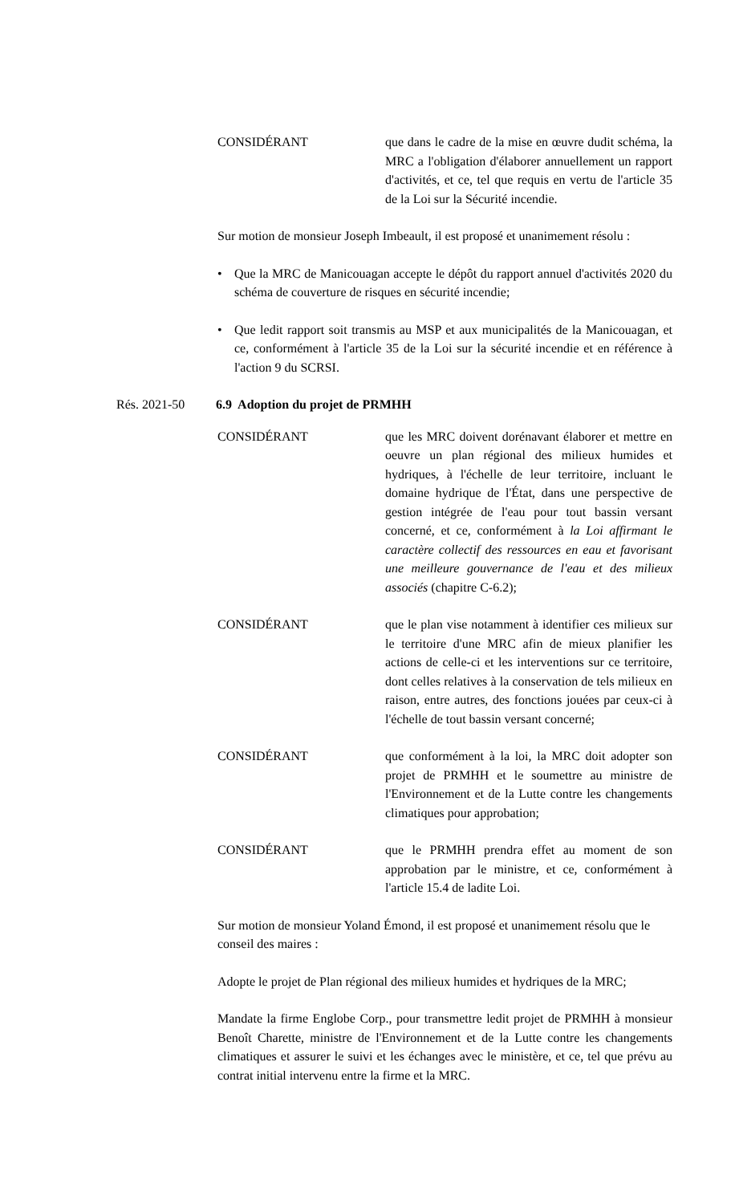CONSIDÉRANT que dans le cadre de la mise en œuvre dudit schéma, la MRC a l'obligation d'élaborer annuellement un rapport d'activités, et ce, tel que requis en vertu de l'article 35 de la Loi sur la Sécurité incendie.
Sur motion de monsieur Joseph Imbeault, il est proposé et unanimement résolu :
• Que la MRC de Manicouagan accepte le dépôt du rapport annuel d'activités 2020 du schéma de couverture de risques en sécurité incendie;
• Que ledit rapport soit transmis au MSP et aux municipalités de la Manicouagan, et ce, conformément à l'article 35 de la Loi sur la sécurité incendie et en référence à l'action 9 du SCRSI.
Rés. 2021-50 6.9 Adoption du projet de PRMHH
CONSIDÉRANT que les MRC doivent dorénavant élaborer et mettre en oeuvre un plan régional des milieux humides et hydriques, à l'échelle de leur territoire, incluant le domaine hydrique de l'État, dans une perspective de gestion intégrée de l'eau pour tout bassin versant concerné, et ce, conformément à la Loi affirmant le caractère collectif des ressources en eau et favorisant une meilleure gouvernance de l'eau et des milieux associés (chapitre C-6.2);
CONSIDÉRANT que le plan vise notamment à identifier ces milieux sur le territoire d'une MRC afin de mieux planifier les actions de celle-ci et les interventions sur ce territoire, dont celles relatives à la conservation de tels milieux en raison, entre autres, des fonctions jouées par ceux-ci à l'échelle de tout bassin versant concerné;
CONSIDÉRANT que conformément à la loi, la MRC doit adopter son projet de PRMHH et le soumettre au ministre de l'Environnement et de la Lutte contre les changements climatiques pour approbation;
CONSIDÉRANT que le PRMHH prendra effet au moment de son approbation par le ministre, et ce, conformément à l'article 15.4 de ladite Loi.
Sur motion de monsieur Yoland Émond, il est proposé et unanimement résolu que le conseil des maires :
Adopte le projet de Plan régional des milieux humides et hydriques de la MRC;
Mandate la firme Englobe Corp., pour transmettre ledit projet de PRMHH à monsieur Benoît Charette, ministre de l'Environnement et de la Lutte contre les changements climatiques et assurer le suivi et les échanges avec le ministère, et ce, tel que prévu au contrat initial intervenu entre la firme et la MRC.